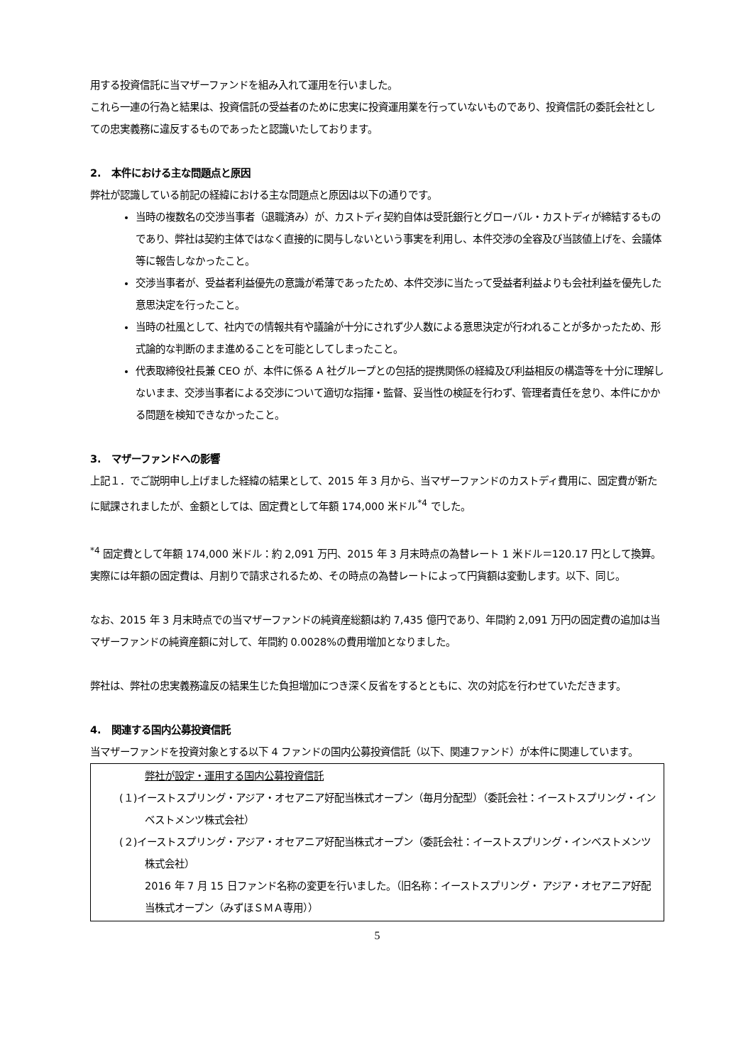用する投資信託に当マザーファンドを組み入れて運用を行いました。
これら一連の行為と結果は、投資信託の受益者のために忠実に投資運用業を行っていないものであり、投資信託の委託会社としての忠実義務に違反するものであったと認識いたしております。
2.　本件における主な問題点と原因
弊社が認識している前記の経緯における主な問題点と原因は以下の通りです。
当時の複数名の交渉当事者（退職済み）が、カストディ契約自体は受託銀行とグローバル・カストディが締結するものであり、弊社は契約主体ではなく直接的に関与しないという事実を利用し、本件交渉の全容及び当該値上げを、会議体等に報告しなかったこと。
交渉当事者が、受益者利益優先の意識が希薄であったため、本件交渉に当たって受益者利益よりも会社利益を優先した意思決定を行ったこと。
当時の社風として、社内での情報共有や議論が十分にされず少人数による意思決定が行われることが多かったため、形式論的な判断のまま進めることを可能としてしまったこと。
代表取締役社長兼 CEO が、本件に係る A 社グループとの包括的提携関係の経緯及び利益相反の構造等を十分に理解しないまま、交渉当事者による交渉について適切な指揮・監督、妥当性の検証を行わず、管理者責任を怠り、本件にかかる問題を検知できなかったこと。
3.　マザーファンドへの影響
上記１．でご説明申し上げました経緯の結果として、2015 年 3 月から、当マザーファンドのカストディ費用に、固定費が新たに賦課されましたが、金額としては、固定費として年額 174,000 米ドル<sup>*4</sup> でした。
<sup>*4</sup> 固定費として年額 174,000 米ドル：約 2,091 万円、2015 年 3 月末時点の為替レート 1 米ドル＝120.17 円として換算。実際には年額の固定費は、月割りで請求されるため、その時点の為替レートによって円貨額は変動します。以下、同じ。
なお、2015 年 3 月末時点での当マザーファンドの純資産総額は約 7,435 億円であり、年間約 2,091 万円の固定費の追加は当マザーファンドの純資産額に対して、年間約 0.0028%の費用増加となりました。
弊社は、弊社の忠実義務違反の結果生じた負担増加につき深く反省をするとともに、次の対応を行わせていただきます。
4.　関連する国内公募投資信託
当マザーファンドを投資対象とする以下 4 ファンドの国内公募投資信託（以下、関連ファンド）が本件に関連しています。
弊社が設定・運用する国内公募投資信託
(１)イーストスプリング・アジア・オセアニア好配当株式オープン（毎月分配型）（委託会社：イーストスプリング・インベストメンツ株式会社）
(２)イーストスプリング・アジア・オセアニア好配当株式オープン（委託会社：イーストスプリング・インベストメンツ株式会社）
2016 年 7 月 15 日ファンド名称の変更を行いました。（旧名称：イーストスプリング・ アジア・オセアニア好配当株式オープン（みずほＳＭＡ専用））
5